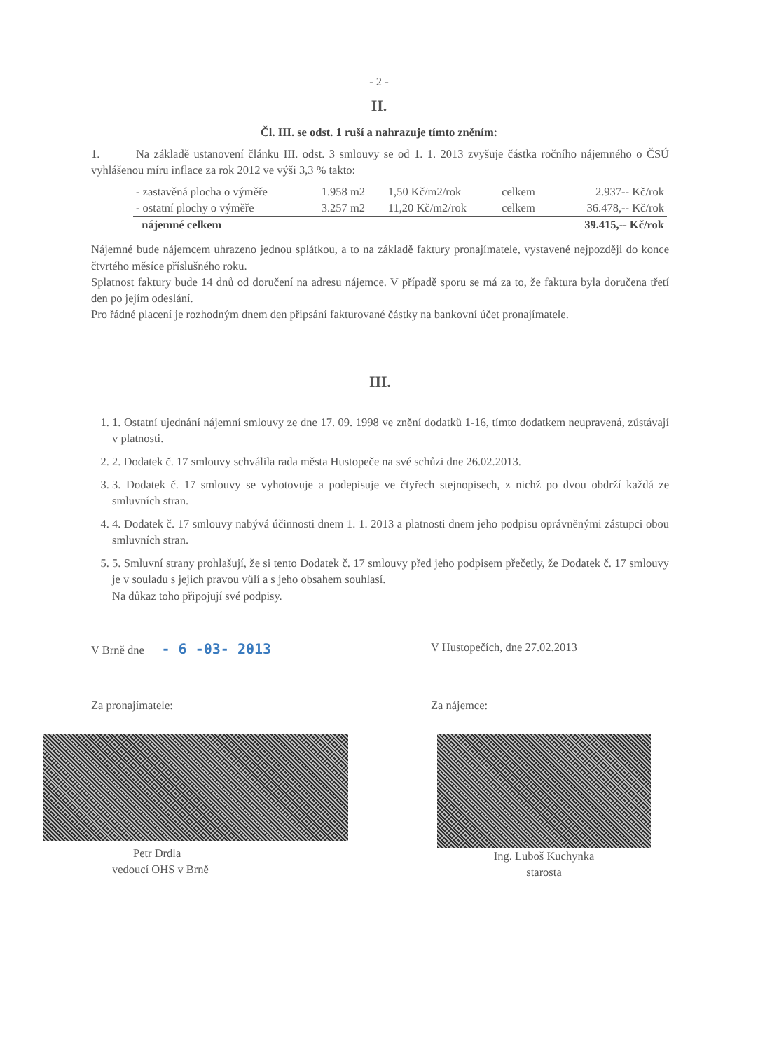- 2 -
II.
Čl. III. se odst. 1 ruší a nahrazuje tímto zněním:
1. Na základě ustanovení článku III. odst. 3 smlouvy se od 1. 1. 2013 zvyšuje částka ročního nájemného o ČSÚ vyhlášenou míru inflace za rok 2012 ve výši 3,3 % takto:
| - zastavěná plocha o výměře | 1.958 m2 | 1,50 Kč/m2/rok | celkem | 2.937-- Kč/rok |
| - ostatní plochy o výměře | 3.257 m2 | 11,20 Kč/m2/rok | celkem | 36.478,-- Kč/rok |
| nájemné celkem | | | | 39.415,-- Kč/rok |
Nájemné bude nájemcem uhrazeno jednou splátkou, a to na základě faktury pronajímatele, vystavené nejpozději do konce čtvrtého měsíce příslušného roku.
Splatnost faktury bude 14 dnů od doručení na adresu nájemce. V případě sporu se má za to, že faktura byla doručena třetí den po jejím odeslání.
Pro řádné placení je rozhodným dnem den připsání fakturované částky na bankovní účet pronajímatele.
III.
1. 1. Ostatní ujednání nájemní smlouvy ze dne 17. 09. 1998 ve znění dodatků 1-16, tímto dodatkem neupravená, zůstávají v platnosti.
2. 2. Dodatek č. 17 smlouvy schválila rada města Hustopeče na své schůzi dne 26.02.2013.
3. 3. Dodatek č. 17 smlouvy se vyhotovuje a podepisuje ve čtyřech stejnopisech, z nichž po dvou obdrží každá ze smluvních stran.
4. 4. Dodatek č. 17 smlouvy nabývá účinnosti dnem 1. 1. 2013 a platnosti dnem jeho podpisu oprávněnými zástupci obou smluvních stran.
5. 5. Smluvní strany prohlašují, že si tento Dodatek č. 17 smlouvy před jeho podpisem přečetly, že Dodatek č. 17 smlouvy je v souladu s jejich pravou vůlí a s jeho obsahem souhlasí.
Na důkaz toho připojují své podpisy.
V Brně dne - 6 -03- 2013
V Hustopečích, dne 27.02.2013
Za pronajímatele: Za nájemce:
Petr Drdla
vedoucí OHS v Brně
Ing. Luboš Kuchynka
starosta